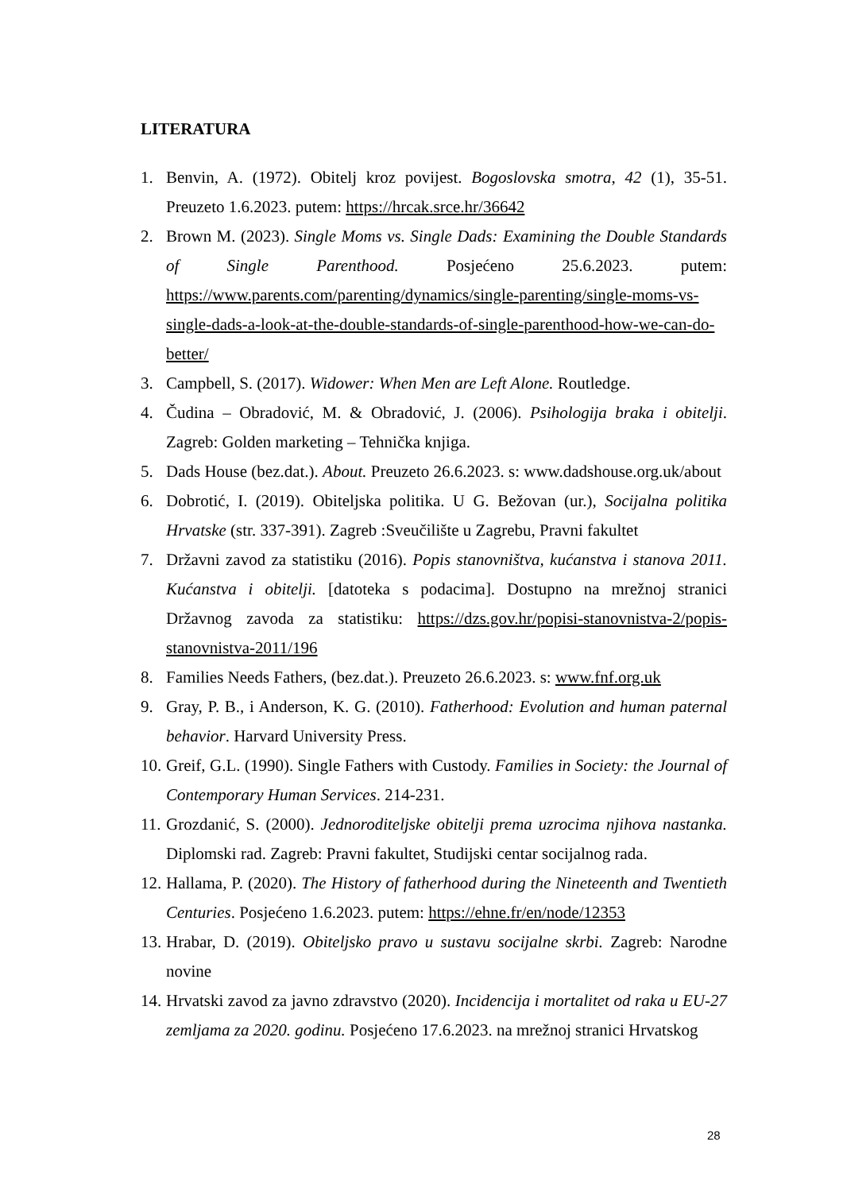LITERATURA
1. Benvin, A. (1972). Obitelj kroz povijest. Bogoslovska smotra, 42 (1), 35-51. Preuzeto 1.6.2023. putem: https://hrcak.srce.hr/36642
2. Brown M. (2023). Single Moms vs. Single Dads: Examining the Double Standards of Single Parenthood. Posjećeno 25.6.2023. putem: https://www.parents.com/parenting/dynamics/single-parenting/single-moms-vs-single-dads-a-look-at-the-double-standards-of-single-parenthood-how-we-can-do-better/
3. Campbell, S. (2017). Widower: When Men are Left Alone. Routledge.
4. Čudina – Obradović, M. & Obradović, J. (2006). Psihologija braka i obitelji. Zagreb: Golden marketing – Tehnička knjiga.
5. Dads House (bez.dat.). About. Preuzeto 26.6.2023. s: www.dadshouse.org.uk/about
6. Dobrotić, I. (2019). Obiteljska politika. U G. Bežovan (ur.), Socijalna politika Hrvatske (str. 337-391). Zagreb :Sveučilište u Zagrebu, Pravni fakultet
7. Državni zavod za statistiku (2016). Popis stanovništva, kućanstva i stanova 2011. Kućanstva i obitelji. [datoteka s podacima]. Dostupno na mrežnoj stranici Državnog zavoda za statistiku: https://dzs.gov.hr/popisi-stanovnistva-2/popis-stanovnistva-2011/196
8. Families Needs Fathers, (bez.dat.). Preuzeto 26.6.2023. s: www.fnf.org.uk
9. Gray, P. B., i Anderson, K. G. (2010). Fatherhood: Evolution and human paternal behavior. Harvard University Press.
10. Greif, G.L. (1990). Single Fathers with Custody. Families in Society: the Journal of Contemporary Human Services. 214-231.
11. Grozdanić, S. (2000). Jednoroditeljske obitelji prema uzrocima njihova nastanka. Diplomski rad. Zagreb: Pravni fakultet, Studijski centar socijalnog rada.
12. Hallama, P. (2020). The History of fatherhood during the Nineteenth and Twentieth Centuries. Posjećeno 1.6.2023. putem: https://ehne.fr/en/node/12353
13. Hrabar, D. (2019). Obiteljsko pravo u sustavu socijalne skrbi. Zagreb: Narodne novine
14. Hrvatski zavod za javno zdravstvo (2020). Incidencija i mortalitet od raka u EU-27 zemljama za 2020. godinu. Posjećeno 17.6.2023. na mrežnoj stranici Hrvatskog
28